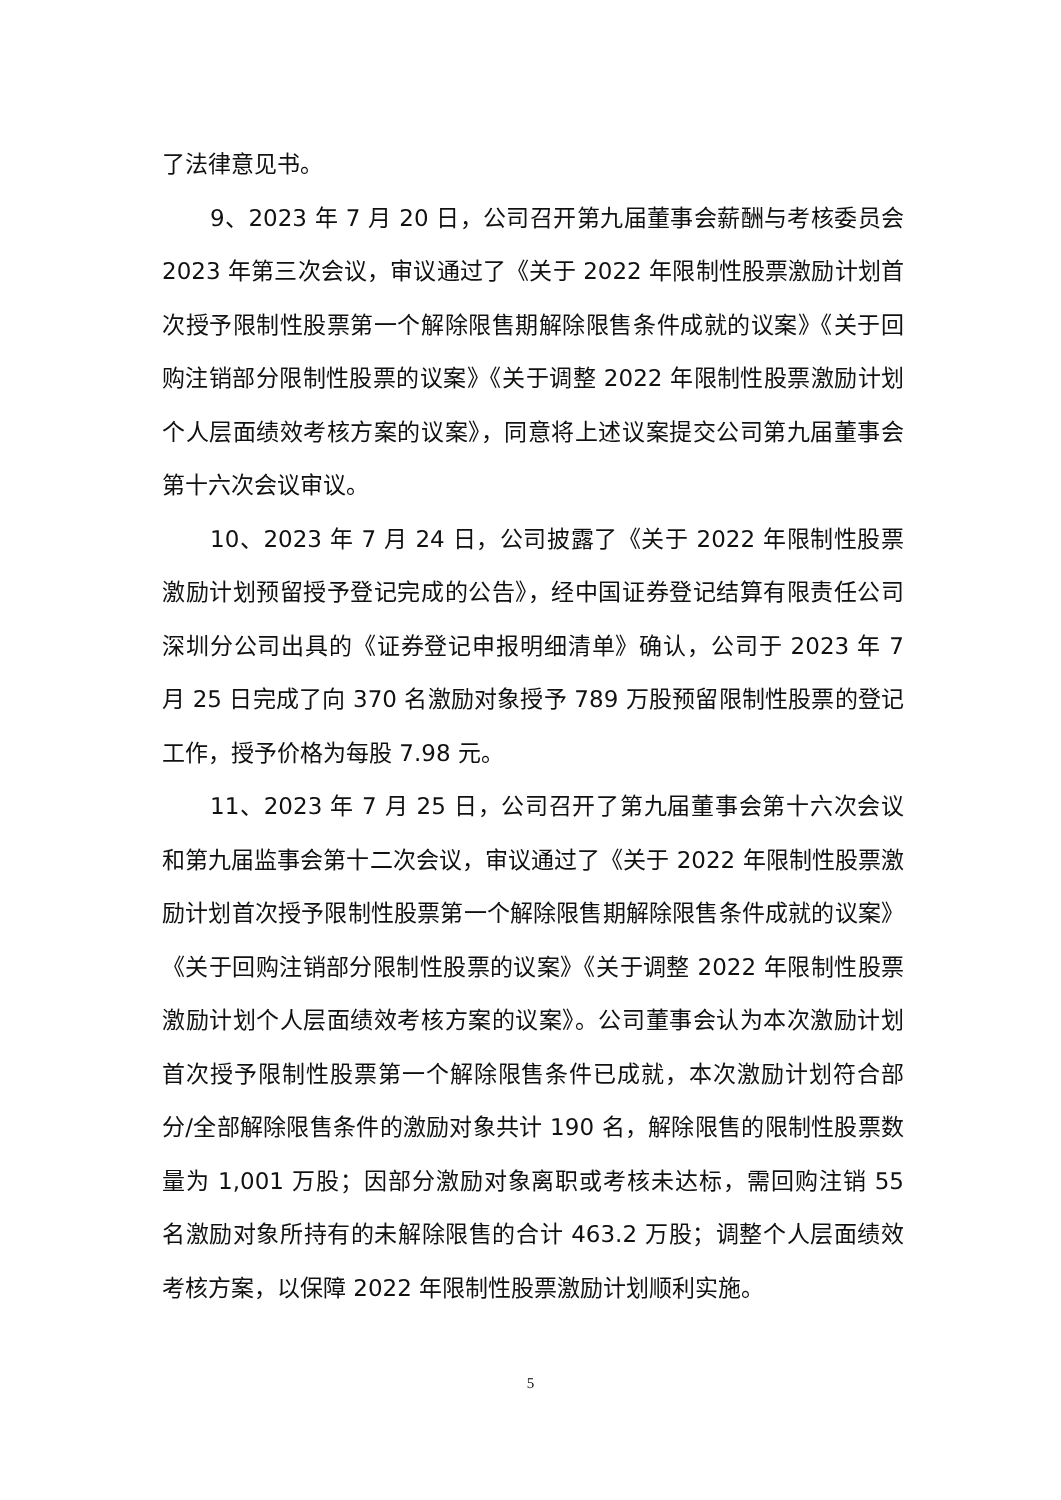了法律意见书。
9、2023 年 7 月 20 日，公司召开第九届董事会薪酬与考核委员会 2023 年第三次会议，审议通过了《关于 2022 年限制性股票激励计划首次授予限制性股票第一个解除限售期解除限售条件成就的议案》《关于回购注销部分限制性股票的议案》《关于调整 2022 年限制性股票激励计划个人层面绩效考核方案的议案》，同意将上述议案提交公司第九届董事会第十六次会议审议。
10、2023 年 7 月 24 日，公司披露了《关于 2022 年限制性股票激励计划预留授予登记完成的公告》，经中国证券登记结算有限责任公司深圳分公司出具的《证券登记申报明细清单》确认，公司于 2023 年 7 月 25 日完成了向 370 名激励对象授予 789 万股预留限制性股票的登记工作，授予价格为每股 7.98 元。
11、2023 年 7 月 25 日，公司召开了第九届董事会第十六次会议和第九届监事会第十二次会议，审议通过了《关于 2022 年限制性股票激励计划首次授予限制性股票第一个解除限售期解除限售条件成就的议案》《关于回购注销部分限制性股票的议案》《关于调整 2022 年限制性股票激励计划个人层面绩效考核方案的议案》。公司董事会认为本次激励计划首次授予限制性股票第一个解除限售条件已成就，本次激励计划符合部分/全部解除限售条件的激励对象共计 190 名，解除限售的限制性股票数量为 1,001 万股；因部分激励对象离职或考核未达标，需回购注销 55 名激励对象所持有的未解除限售的合计 463.2 万股；调整个人层面绩效考核方案，以保障 2022 年限制性股票激励计划顺利实施。
5